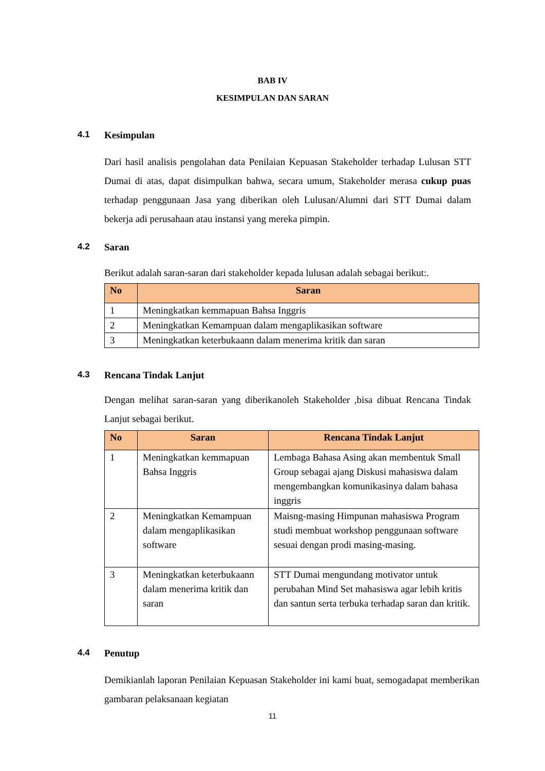BAB IV
KESIMPULAN DAN SARAN
4.1 Kesimpulan
Dari hasil analisis pengolahan data Penilaian Kepuasan Stakeholder terhadap Lulusan STT Dumai di atas, dapat disimpulkan bahwa, secara umum, Stakeholder merasa cukup puas terhadap penggunaan Jasa yang diberikan oleh Lulusan/Alumni dari STT Dumai dalam bekerja adi perusahaan atau instansi yang mereka pimpin.
4.2 Saran
Berikut adalah saran-saran dari stakeholder kepada lulusan adalah sebagai berikut:.
| No | Saran |
| --- | --- |
| 1 | Meningkatkan kemmapuan Bahsa Inggris |
| 2 | Meningkatkan Kemampuan dalam mengaplikasikan software |
| 3 | Meningkatkan keterbukaann dalam menerima kritik dan saran |
4.3 Rencana Tindak Lanjut
Dengan melihat saran-saran yang diberikanoleh Stakeholder ,bisa dibuat Rencana Tindak Lanjut sebagai berikut.
| No | Saran | Rencana Tindak Lanjut |
| --- | --- | --- |
| 1 | Meningkatkan kemmapuan Bahsa Inggris | Lembaga Bahasa Asing akan membentuk Small Group sebagai ajang Diskusi mahasiswa dalam mengembangkan komunikasinya dalam bahasa inggris |
| 2 | Meningkatkan Kemampuan dalam mengaplikasikan software | Maisng-masing Himpunan mahasiswa Program studi membuat workshop penggunaan software sesuai dengan prodi masing-masing. |
| 3 | Meningkatkan keterbukaann dalam menerima kritik dan saran | STT Dumai mengundang motivator untuk perubahan Mind Set mahasiswa agar lebih kritis dan santun serta terbuka terhadap saran dan kritik. |
4.4 Penutup
Demikianlah laporan Penilaian Kepuasan Stakeholder ini kami buat, semogadapat memberikan gambaran pelaksanaan kegiatan
11